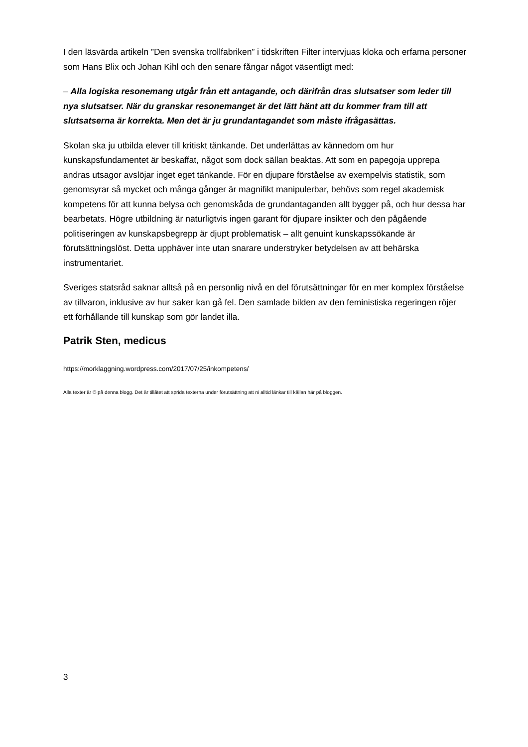I den läsvärda artikeln ”Den svenska trollfabriken” i tidskriften Filter intervjuas kloka och erfarna personer som Hans Blix och Johan Kihl och den senare fångar något väsentligt med:
– Alla logiska resonemang utgår från ett antagande, och därifrån dras slutsatser som leder till nya slutsatser. När du granskar resonemanget är det lätt hänt att du kommer fram till att slutsatserna är korrekta. Men det är ju grundantagandet som måste ifrågasättas.
Skolan ska ju utbilda elever till kritiskt tänkande. Det underlättas av kännedom om hur kunskapsfundamentet är beskaffat, något som dock sällan beaktas. Att som en papegoja upprepa andras utsagor avslöjar inget eget tänkande. För en djupare förståelse av exempelvis statistik, som genomsyrar så mycket och många gånger är magnifikt manipulerbar, behövs som regel akademisk kompetens för att kunna belysa och genomskåda de grundantaganden allt bygger på, och hur dessa har bearbetats. Högre utbildning är naturligtvis ingen garant för djupare insikter och den pågående politiseringen av kunskapsbegrepp är djupt problematisk – allt genuint kunskapssökande är förutsättningslöst. Detta upphäver inte utan snarare understryker betydelsen av att behärska instrumentariet.
Sveriges statsråd saknar alltså på en personlig nivå en del förutsättningar för en mer komplex förståelse av tillvaron, inklusive av hur saker kan gå fel. Den samlade bilden av den feministiska regeringen röjer ett förhållande till kunskap som gör landet illa.
Patrik Sten, medicus
https://morklaggning.wordpress.com/2017/07/25/inkompetens/
Alla texter är © på denna blogg. Det är tillåtet att sprida texterna under förutsättning att ni alltid länkar till källan här på bloggen.
3